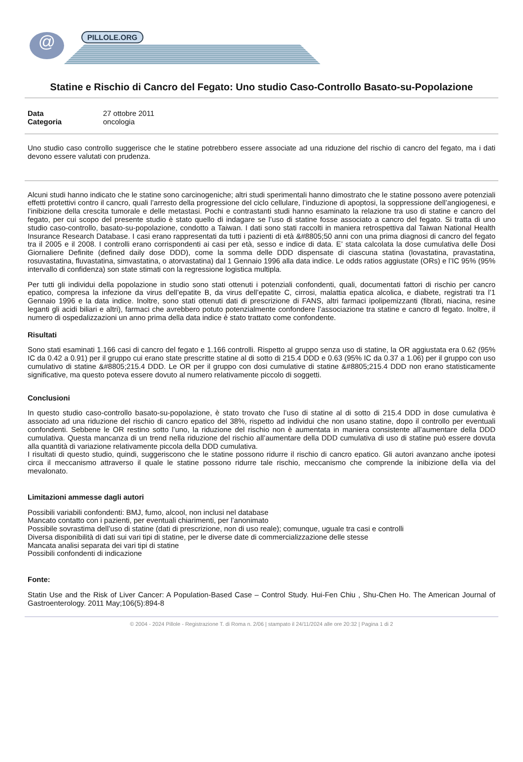@ PILLOLE.ORG
Statine e Rischio di Cancro del Fegato: Uno studio Caso-Controllo Basato-su-Popolazione
Data 27 ottobre 2011
Categoria oncologia
Uno studio caso controllo suggerisce che le statine potrebbero essere associate ad una riduzione del rischio di cancro del fegato, ma i dati devono essere valutati con prudenza.
Alcuni studi hanno indicato che le statine sono carcinogeniche; altri studi sperimentali hanno dimostrato che le statine possono avere potenziali effetti protettivi contro il cancro, quali l’arresto della progressione del ciclo cellulare, l’induzione di apoptosi, la soppressione dell’angiogenesi, e l’inibizione della crescita tumorale e delle metastasi. Pochi e contrastanti studi hanno esaminato la relazione tra uso di statine e cancro del fegato, per cui scopo del presente studio è stato quello di indagare se l’uso di statine fosse associato a cancro del fegato. Si tratta di uno studio caso-controllo, basato-su-popolazione, condotto a Taiwan. I dati sono stati raccolti in maniera retrospettiva dal Taiwan National Health Insurance Research Database. I casi erano rappresentati da tutti i pazienti di età &#8805;50 anni con una prima diagnosi di cancro del fegato tra il 2005 e il 2008. I controlli erano corrispondenti ai casi per età, sesso e indice di data. E’ stata calcolata la dose cumulativa delle Dosi Giornaliere Definite (defined daily dose DDD), come la somma delle DDD dispensate di ciascuna statina (lovastatina, pravastatina, rosuvastatina, fluvastatina, simvastatina, o atorvastatina) dal 1 Gennaio 1996 alla data indice. Le odds ratios aggiustate (ORs) e l’IC 95% (95% intervallo di confidenza) son state stimati con la regressione logistica multipla.
Per tutti gli individui della popolazione in studio sono stati ottenuti i potenziali confondenti, quali, documentati fattori di rischio per cancro epatico, compresa la infezione da virus dell’epatite B, da virus dell’epatite C, cirrosi, malattia epatica alcolica, e diabete, registrati tra l’1 Gennaio 1996 e la data indice. Inoltre, sono stati ottenuti dati di prescrizione di FANS, altri farmaci ipolipemizzanti (fibrati, niacina, resine leganti gli acidi biliari e altri), farmaci che avrebbero potuto potenzialmente confondere l’associazione tra statine e cancro dl fegato. Inoltre, il numero di ospedalizzazioni un anno prima della data indice è stato trattato come confondente.
Risultati
Sono stati esaminati 1.166 casi di cancro del fegato e 1.166 controlli. Rispetto al gruppo senza uso di statine, la OR aggiustata era 0.62 (95% IC da 0.42 a 0.91) per il gruppo cui erano state prescritte statine al di sotto di 215.4 DDD e 0.63 (95% IC da 0.37 a 1.06) per il gruppo con uso cumulativo di statine &#8805;215.4 DDD. Le OR per il gruppo con dosi cumulative di statine &#8805;215.4 DDD non erano statisticamente significative, ma questo poteva essere dovuto al numero relativamente piccolo di soggetti.
Conclusioni
In questo studio caso-controllo basato-su-popolazione, è stato trovato che l’uso di statine al di sotto di 215.4 DDD in dose cumulativa è associato ad una riduzione del rischio di cancro epatico del 38%, rispetto ad individui che non usano statine, dopo il controllo per eventuali confondenti. Sebbene le OR restino sotto l’uno, la riduzione del rischio non è aumentata in maniera consistente all’aumentare della DDD cumulativa. Questa mancanza di un trend nella riduzione del rischio all’aumentare della DDD cumulativa di uso di statine può essere dovuta alla quantità di variazione relativamente piccola della DDD cumulativa.
I risultati di questo studio, quindi, suggeriscono che le statine possono ridurre il rischio di cancro epatico. Gli autori avanzano anche ipotesi circa il meccanismo attraverso il quale le statine possono ridurre tale rischio, meccanismo che comprende la inibizione della via del mevalonato.
Limitazioni ammesse dagli autori
Possibili variabili confondenti: BMJ, fumo, alcool, non inclusi nel database
Mancato contatto con i pazienti, per eventuali chiarimenti, per l’anonimato
Possibile sovrastima dell’uso di statine (dati di prescrizione, non di uso reale); comunque, uguale tra casi e controlli
Diversa disponibilità di dati sui vari tipi di statine, per le diverse date di commercializzazione delle stesse
Mancata analisi separata dei vari tipi di statine
Possibili confondenti di indicazione
Fonte:
Statin Use and the Risk of Liver Cancer: A Population-Based Case – Control Study. Hui-Fen Chiu , Shu-Chen Ho. The American Journal of Gastroenterology. 2011 May;106(5):894-8
© 2004 - 2024 Pillole - Registrazione T. di Roma n. 2/06 | stampato il 24/11/2024 alle ore 20:32 | Pagina 1 di 2